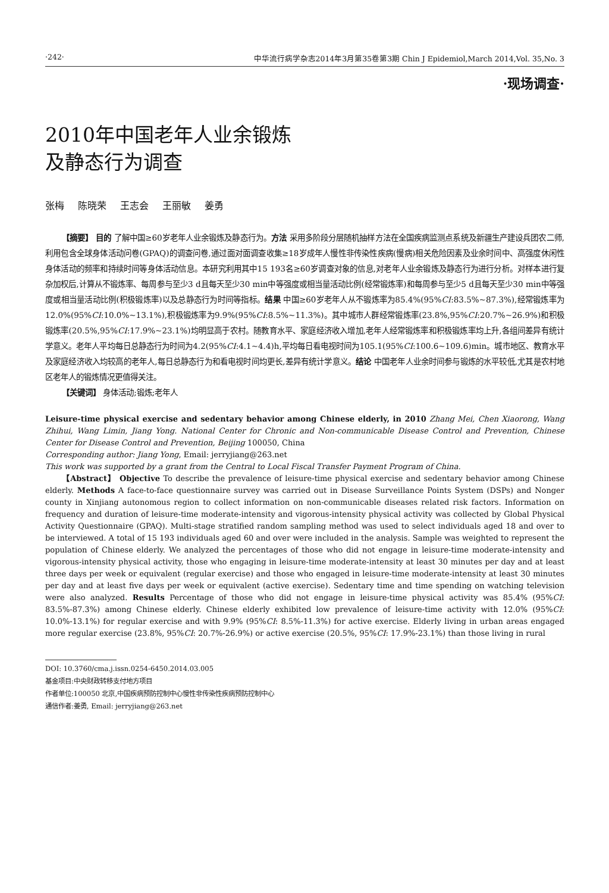·242· 中华流行病学杂志2014年3月第35卷第3期 Chin J Epidemiol,March 2014,Vol. 35,No. 3
·现场调查·
2010年中国老年人业余锻炼
及静态行为调查
张梅 陈晓荣 王志会 王丽敏 姜勇
【摘要】 目的 了解中国≥60岁老年人业余锻炼及静态行为。方法 采用多阶段分层随机抽样方法在全国疾病监测点系统及新疆生产建设兵团农二师,利用包含全球身体活动问卷(GPAQ)的调查问卷,通过面对面调查收集≥18岁成年人慢性非传染性疾病(慢病)相关危险因素及业余时间中、高强度休闲性身体活动的频率和持续时间等身体活动信息。本研究利用其中15 193名≥60岁调查对象的信息,对老年人业余锻炼及静态行为进行分析。对样本进行复杂加权后,计算从不锻炼率、每周参与至少3 d且每天至少30 min中等强度或相当量活动比例(经常锻炼率)和每周参与至少5 d且每天至少30 min中等强度或相当量活动比例(积极锻炼率)以及总静态行为时间等指标。结果 中国≥60岁老年人从不锻炼率为85.4%(95%CI:83.5%~87.3%),经常锻炼率为12.0%(95%CI:10.0%~13.1%),积极锻炼率为9.9%(95%CI:8.5%~11.3%)。其中城市人群经常锻炼率(23.8%,95%CI:20.7%~26.9%)和积极锻炼率(20.5%,95%CI:17.9%~23.1%)均明显高于农村。随教育水平、家庭经济收入增加,老年人经常锻炼率和积极锻炼率均上升,各组间差异有统计学意义。老年人平均每日总静态行为时间为4.2(95%CI:4.1~4.4)h,平均每日看电视时间为105.1(95%CI:100.6~109.6)min。城市地区、教育水平及家庭经济收入均较高的老年人,每日总静态行为和看电视时间均更长,差异有统计学意义。结论 中国老年人业余时间参与锻炼的水平较低,尤其是农村地区老年人的锻炼情况更值得关注。
【关键词】 身体活动;锻炼;老年人
Leisure-time physical exercise and sedentary behavior among Chinese elderly, in 2010 Zhang Mei, Chen Xiaorong, Wang Zhihui, Wang Limin, Jiang Yong. National Center for Chronic and Non-communicable Disease Control and Prevention, Chinese Center for Disease Control and Prevention, Beijing 100050, China
Corresponding author: Jiang Yong, Email: jerryjiang@263.net
This work was supported by a grant from the Central to Local Fiscal Transfer Payment Program of China.
【Abstract】 Objective To describe the prevalence of leisure-time physical exercise and sedentary behavior among Chinese elderly. Methods A face-to-face questionnaire survey was carried out in Disease Surveillance Points System (DSPs) and Nonger county in Xinjiang autonomous region to collect information on non-communicable diseases related risk factors. Information on frequency and duration of leisure-time moderate-intensity and vigorous-intensity physical activity was collected by Global Physical Activity Questionnaire (GPAQ). Multi-stage stratified random sampling method was used to select individuals aged 18 and over to be interviewed. A total of 15 193 individuals aged 60 and over were included in the analysis. Sample was weighted to represent the population of Chinese elderly. We analyzed the percentages of those who did not engage in leisure-time moderate-intensity and vigorous-intensity physical activity, those who engaging in leisure-time moderate-intensity at least 30 minutes per day and at least three days per week or equivalent (regular exercise) and those who engaged in leisure-time moderate-intensity at least 30 minutes per day and at least five days per week or equivalent (active exercise). Sedentary time and time spending on watching television were also analyzed. Results Percentage of those who did not engage in leisure-time physical activity was 85.4% (95%CI: 83.5%-87.3%) among Chinese elderly. Chinese elderly exhibited low prevalence of leisure-time activity with 12.0% (95%CI: 10.0%-13.1%) for regular exercise and with 9.9% (95%CI: 8.5%-11.3%) for active exercise. Elderly living in urban areas engaged more regular exercise (23.8%, 95%CI: 20.7%-26.9%) or active exercise (20.5%, 95%CI: 17.9%-23.1%) than those living in rural
DOI: 10.3760/cma.j.issn.0254-6450.2014.03.005
基金项目:中央财政转移支付地方项目
作者单位:100050 北京,中国疾病预防控制中心慢性非传染性疾病预防控制中心
通信作者:姜勇, Email: jerryjiang@263.net